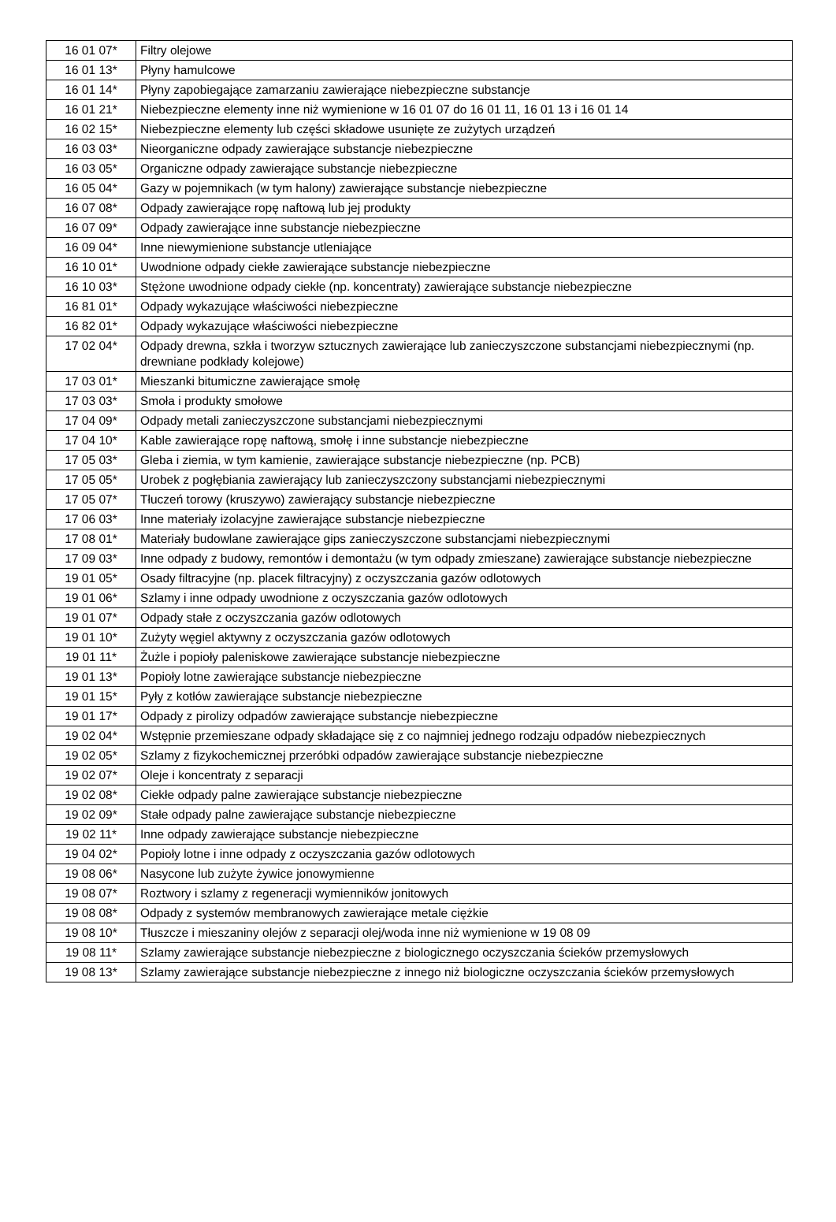| 16 01 07* | Filtry olejowe |
| 16 01 13* | Płyny hamulcowe |
| 16 01 14* | Płyny zapobiegające zamarzaniu zawierające niebezpieczne substancje |
| 16 01 21* | Niebezpieczne elementy inne niż wymienione w 16 01 07 do 16 01 11, 16 01 13 i 16 01 14 |
| 16 02 15* | Niebezpieczne elementy lub części składowe usunięte ze zużytych urządzeń |
| 16 03 03* | Nieorganiczne odpady zawierające substancje niebezpieczne |
| 16 03 05* | Organiczne odpady zawierające substancje niebezpieczne |
| 16 05 04* | Gazy w pojemnikach (w tym halony) zawierające substancje niebezpieczne |
| 16 07 08* | Odpady zawierające ropę naftową lub jej produkty |
| 16 07 09* | Odpady zawierające inne substancje niebezpieczne |
| 16 09 04* | Inne niewymienione substancje utleniające |
| 16 10 01* | Uwodnione odpady ciekłe zawierające substancje niebezpieczne |
| 16 10 03* | Stężone uwodnione odpady ciekłe (np. koncentraty) zawierające substancje niebezpieczne |
| 16 81 01* | Odpady wykazujące właściwości niebezpieczne |
| 16 82 01* | Odpady wykazujące właściwości niebezpieczne |
| 17 02 04* | Odpady drewna, szkła i tworzyw sztucznych zawierające lub zanieczyszczone substancjami niebezpiecznymi (np. drewniane podkłady kolejowe) |
| 17 03 01* | Mieszanki bitumiczne zawierające smołę |
| 17 03 03* | Smoła i produkty smołowe |
| 17 04 09* | Odpady metali zanieczyszczone substancjami niebezpiecznymi |
| 17 04 10* | Kable zawierające ropę naftową, smołę i inne substancje niebezpieczne |
| 17 05 03* | Gleba i ziemia, w tym kamienie, zawierające substancje niebezpieczne (np. PCB) |
| 17 05 05* | Urobek z pogłębiania zawierający lub zanieczyszczony substancjami niebezpiecznymi |
| 17 05 07* | Tłuczeń torowy (kruszywo) zawierający substancje niebezpieczne |
| 17 06 03* | Inne materiały izolacyjne zawierające substancje niebezpieczne |
| 17 08 01* | Materiały budowlane zawierające gips zanieczyszczone substancjami niebezpiecznymi |
| 17 09 03* | Inne odpady z budowy, remontów i demontażu (w tym odpady zmieszane) zawierające substancje niebezpieczne |
| 19 01 05* | Osady filtracyjne (np. placek filtracyjny) z oczyszczania gazów odlotowych |
| 19 01 06* | Szlamy i inne odpady uwodnione z oczyszczania gazów odlotowych |
| 19 01 07* | Odpady stałe z oczyszczania gazów odlotowych |
| 19 01 10* | Zużyty węgiel aktywny z oczyszczania gazów odlotowych |
| 19 01 11* | Żużle i popioły paleniskowe zawierające substancje niebezpieczne |
| 19 01 13* | Popioły lotne zawierające substancje niebezpieczne |
| 19 01 15* | Pyły z kotłów zawierające substancje niebezpieczne |
| 19 01 17* | Odpady z pirolizy odpadów zawierające substancje niebezpieczne |
| 19 02 04* | Wstępnie przemieszane odpady składające się z co najmniej jednego rodzaju odpadów niebezpiecznych |
| 19 02 05* | Szlamy z fizykochemicznej przeróbki odpadów zawierające substancje niebezpieczne |
| 19 02 07* | Oleje i koncentraty z separacji |
| 19 02 08* | Ciekłe odpady palne zawierające substancje niebezpieczne |
| 19 02 09* | Stałe odpady palne zawierające substancje niebezpieczne |
| 19 02 11* | Inne odpady zawierające substancje niebezpieczne |
| 19 04 02* | Popioły lotne i inne odpady z oczyszczania gazów odlotowych |
| 19 08 06* | Nasycone lub zużyte żywice jonowymienne |
| 19 08 07* | Roztwory i szlamy z regeneracji wymienników jonitowych |
| 19 08 08* | Odpady z systemów membranowych zawierające metale ciężkie |
| 19 08 10* | Tłuszcze i mieszaniny olejów z separacji olej/woda inne niż wymienione w 19 08 09 |
| 19 08 11* | Szlamy zawierające substancje niebezpieczne z biologicznego oczyszczania ścieków przemysłowych |
| 19 08 13* | Szlamy zawierające substancje niebezpieczne z innego niż biologiczne oczyszczania ścieków przemysłowych |